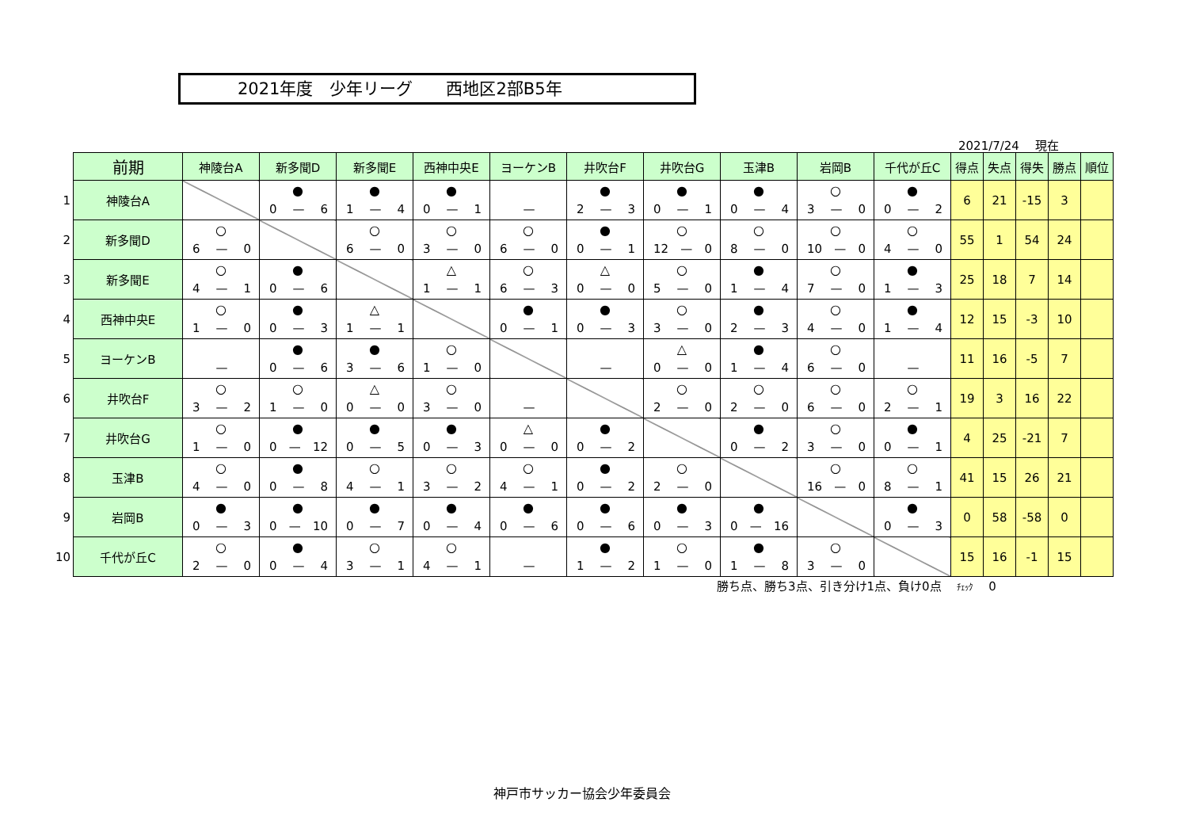2021年度　少年リーグ　　西地区2部B5年
2021/7/24　 現在
| | 前期 | 神陵台A | 新多聞D | 新多聞E | 西神中央E | ヨーケンB | 井吹台F | 井吹台G | 玉津B | 岩岡B | 千代が丘C | 得点 | 失点 | 得失 | 勝点 | 順位 |
| 1 | 神陵台A | | ● 0 — 6 | ● 1 — 4 | ● 0 — 1 | — | ● 2 — 3 | ● 0 — 1 | ● 0 — 4 | ○ 3 — 0 | ● 0 — 2 | 6 | 21 | -15 | 3 | |
| 2 | 新多聞D | ○ 6 — 0 | | ○ 6 — 0 | ○ 3 — 0 | ○ 6 — 0 | ● 0 — 1 | ○ 12 — 0 | ○ 8 — 0 | ○ 10 — 0 | ○ 4 — 0 | 55 | 1 | 54 | 24 | |
| 3 | 新多聞E | ○ 4 — 1 | ● 0 — 6 | | △ 1 — 1 | ○ 6 — 3 | △ 0 — 0 | ○ 5 — 0 | ● 1 — 4 | ○ 7 — 0 | ● 1 — 3 | 25 | 18 | 7 | 14 | |
| 4 | 西神中央E | ○ 1 — 0 | ● 0 — 3 | △ 1 — 1 | | ● 0 — 1 | ● 0 — 3 | ○ 3 — 0 | ● 2 — 3 | ○ 4 — 0 | ● 1 — 4 | 12 | 15 | -3 | 10 | |
| 5 | ヨーケンB | — | ● 0 — 6 | ● 3 — 6 | ○ 1 — 0 | | — | △ 0 — 0 | ● 1 — 4 | ○ 6 — 0 | — | 11 | 16 | -5 | 7 | |
| 6 | 井吹台F | ○ 3 — 2 | ○ 1 — 0 | △ 0 — 0 | ○ 3 — 0 | — | | ○ 2 — 0 | ○ 2 — 0 | ○ 6 — 0 | ○ 2 — 1 | 19 | 3 | 16 | 22 | |
| 7 | 井吹台G | ○ 1 — 0 | ● 0 — 12 | ● 0 — 5 | ● 0 — 3 | △ 0 — 0 | ● 0 — 2 | | ● 0 — 2 | ○ 3 — 0 | ● 0 — 1 | 4 | 25 | -21 | 7 | |
| 8 | 玉津B | ○ 4 — 0 | ● 0 — 8 | ○ 4 — 1 | ○ 3 — 2 | ○ 4 — 1 | ● 0 — 2 | ○ 2 — 0 | | ○ 16 — 0 | ○ 8 — 1 | 41 | 15 | 26 | 21 | |
| 9 | 岩岡B | ● 0 — 3 | ● 0 — 10 | ● 0 — 7 | ● 0 — 4 | ● 0 — 6 | ● 0 — 6 | ● 0 — 3 | ● 0 — 16 | | ● 0 — 3 | 0 | 58 | -58 | 0 | |
| 10 | 千代が丘C | ○ 2 — 0 | ● 0 — 4 | ○ 3 — 1 | ○ 4 — 1 | — | ● 1 — 2 | ○ 1 — 0 | ● 1 — 8 | ○ 3 — 0 | | 15 | 16 | -1 | 15 | |
勝ち点、勝ち3点、引き分け1点、負け0点　 ﾁｪｯｸ　 0
神戸市サッカー協会少年委員会